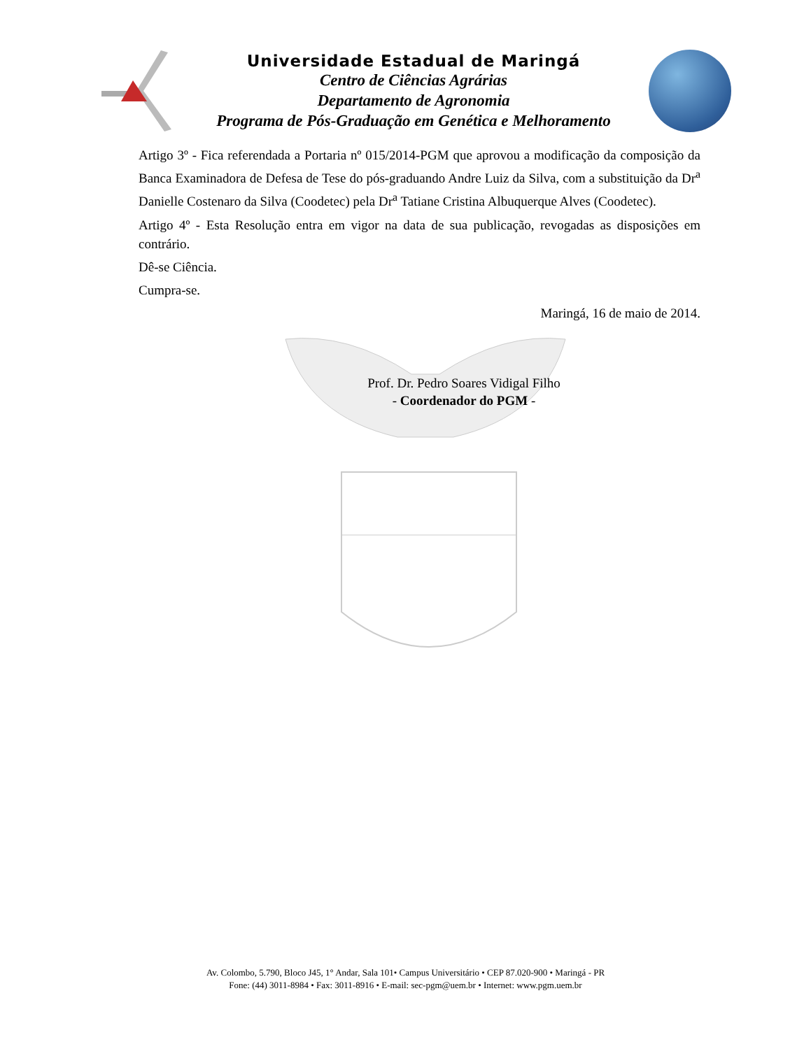Universidade Estadual de Maringá
Centro de Ciências Agrárias
Departamento de Agronomia
Programa de Pós-Graduação em Genética e Melhoramento
Artigo 3º - Fica referendada a Portaria nº 015/2014-PGM que aprovou a modificação da composição da Banca Examinadora de Defesa de Tese do pós-graduando Andre Luiz da Silva, com a substituição da Dr<sup>a</sup> Danielle Costenaro da Silva (Coodetec) pela Dr<sup>a</sup> Tatiane Cristina Albuquerque Alves (Coodetec).
Artigo 4º - Esta Resolução entra em vigor na data de sua publicação, revogadas as disposições em contrário.
Dê-se Ciência.
Cumpra-se.
Maringá, 16 de maio de 2014.
Prof. Dr. Pedro Soares Vidigal Filho
- Coordenador do PGM -
Av. Colombo, 5.790, Bloco J45, 1° Andar, Sala 101• Campus Universitário • CEP 87.020-900 • Maringá - PR
Fone: (44) 3011-8984 • Fax: 3011-8916 • E-mail: sec-pgm@uem.br • Internet: www.pgm.uem.br